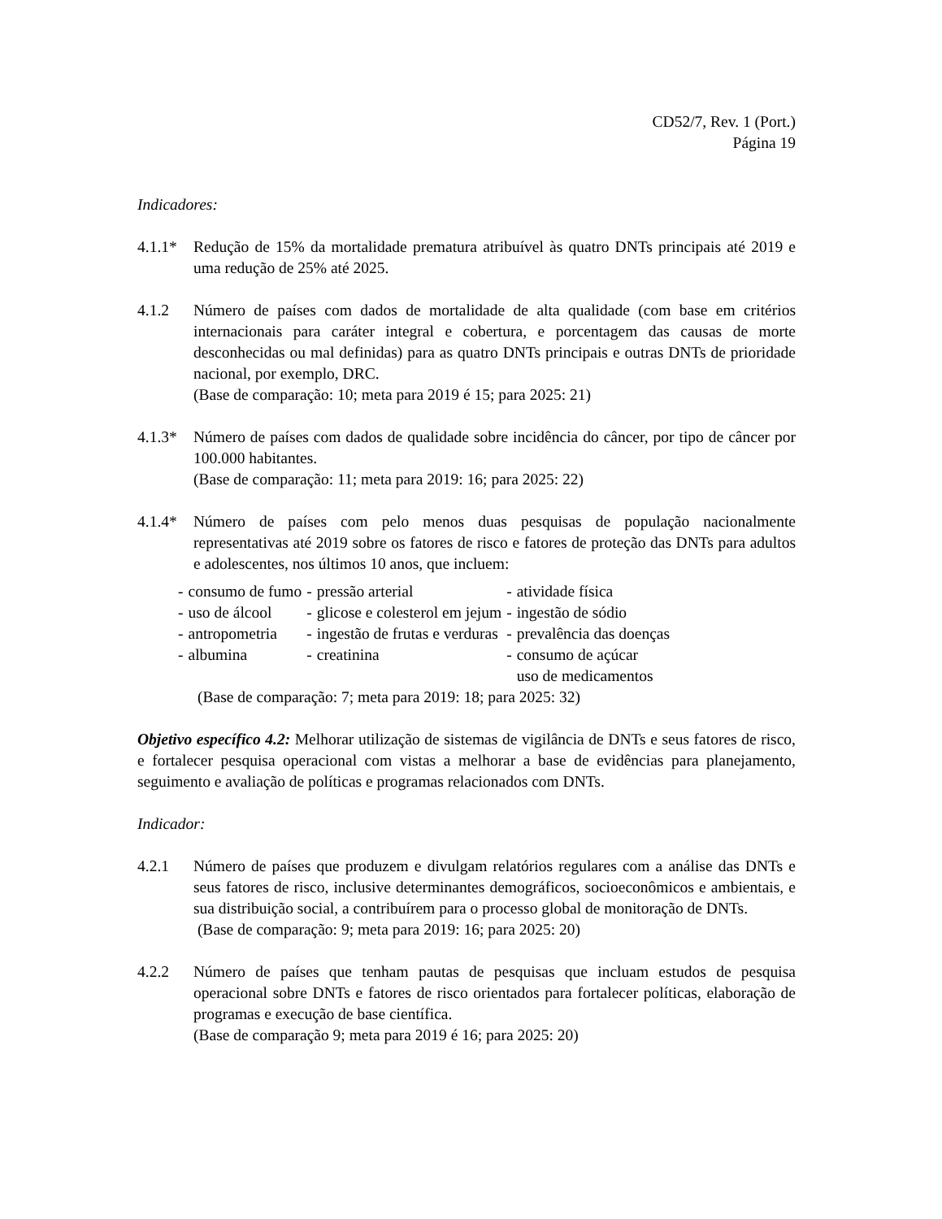CD52/7, Rev. 1 (Port.)
Página 19
Indicadores:
4.1.1*
Redução de 15% da mortalidade prematura atribuível às quatro DNTs principais até 2019 e uma redução de 25% até 2025.
4.1.2 Número de países com dados de mortalidade de alta qualidade (com base em critérios internacionais para caráter integral e cobertura, e porcentagem das causas de morte desconhecidas ou mal definidas) para as quatro DNTs principais e outras DNTs de prioridade nacional, por exemplo, DRC.
(Base de comparação: 10; meta para 2019 é 15; para 2025: 21)
4.1.3*
Número de países com dados de qualidade sobre incidência do câncer, por tipo de câncer por 100.000 habitantes.
(Base de comparação: 11; meta para 2019: 16; para 2025: 22)
4.1.4*
Número de países com pelo menos duas pesquisas de população nacionalmente representativas até 2019 sobre os fatores de risco e fatores de proteção das DNTs para adultos e adolescentes, nos últimos 10 anos, que incluem:
| - | consumo de fumo | - | pressão arterial | - | atividade física |
| - | uso de álcool | - | glicose e colesterol em jejum | - | ingestão de sódio |
| - | antropometria | - | ingestão de frutas e verduras | - | prevalência das doenças |
| - | albumina | - | creatinina | - | consumo de açúcar uso de medicamentos |
(Base de comparação: 7; meta para 2019: 18; para 2025: 32)
Objetivo específico 4.2: Melhorar utilização de sistemas de vigilância de DNTs e seus fatores de risco, e fortalecer pesquisa operacional com vistas a melhorar a base de evidências para planejamento, seguimento e avaliação de políticas e programas relacionados com DNTs.
Indicador:
4.2.1 Número de países que produzem e divulgam relatórios regulares com a análise das DNTs e seus fatores de risco, inclusive determinantes demográficos, socioeconômicos e ambientais, e sua distribuição social, a contribuírem para o processo global de monitoração de DNTs.
(Base de comparação: 9; meta para 2019: 16; para 2025: 20)
4.2.2 Número de países que tenham pautas de pesquisas que incluam estudos de pesquisa operacional sobre DNTs e fatores de risco orientados para fortalecer políticas, elaboração de programas e execução de base científica.
(Base de comparação 9; meta para 2019 é 16; para 2025: 20)